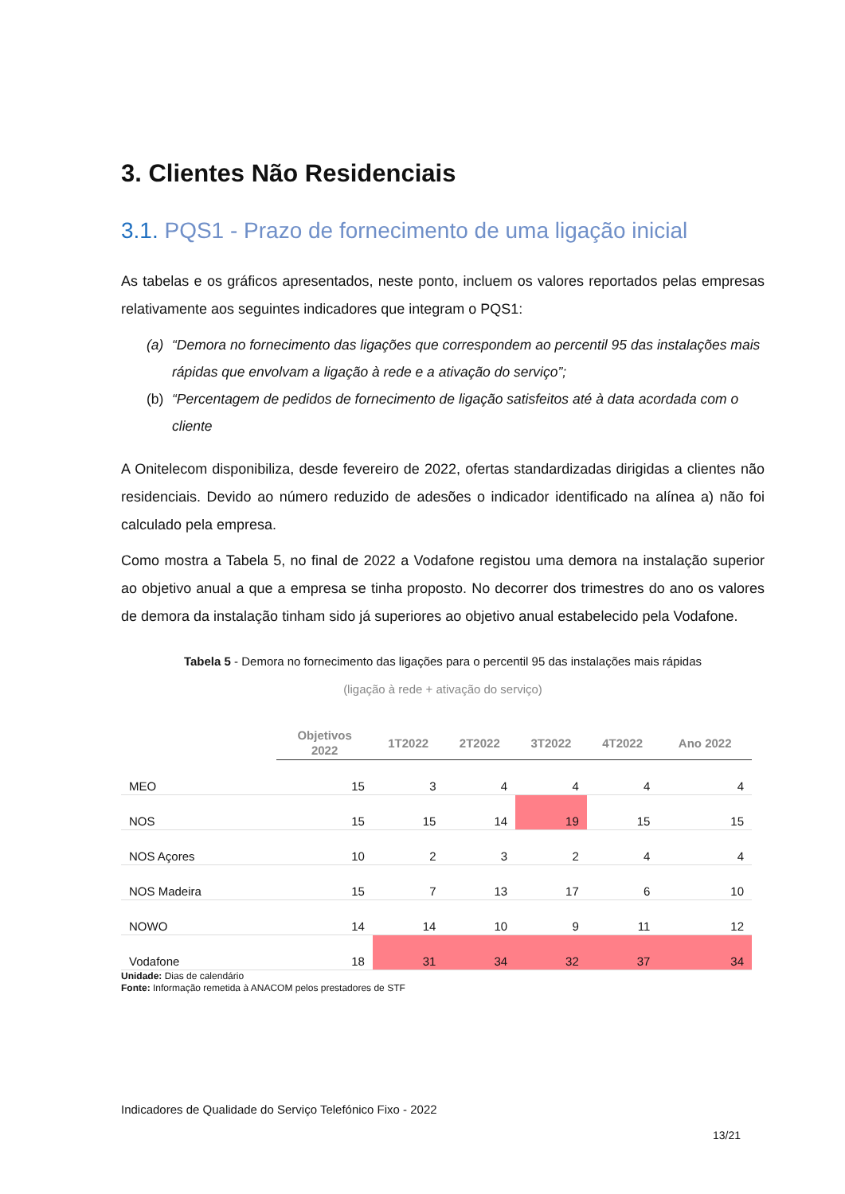3. Clientes Não Residenciais
3.1. PQS1 - Prazo de fornecimento de uma ligação inicial
As tabelas e os gráficos apresentados, neste ponto, incluem os valores reportados pelas empresas relativamente aos seguintes indicadores que integram o PQS1:
(a) “Demora no fornecimento das ligações que correspondem ao percentil 95 das instalações mais rápidas que envolvam a ligação à rede e a ativação do serviço”;
(b) “Percentagem de pedidos de fornecimento de ligação satisfeitos até à data acordada com o cliente
A Onitelecom disponibiliza, desde fevereiro de 2022, ofertas standardizadas dirigidas a clientes não residenciais. Devido ao número reduzido de adesões o indicador identificado na alínea a) não foi calculado pela empresa.
Como mostra a Tabela 5, no final de 2022 a Vodafone registou uma demora na instalação superior ao objetivo anual a que a empresa se tinha proposto. No decorrer dos trimestres do ano os valores de demora da instalação tinham sido já superiores ao objetivo anual estabelecido pela Vodafone.
Tabela 5 - Demora no fornecimento das ligações para o percentil 95 das instalações mais rápidas
(ligação à rede + ativação do serviço)
| | Objetivos 2022 | 1T2022 | 2T2022 | 3T2022 | 4T2022 | Ano 2022 |
| --- | --- | --- | --- | --- | --- | --- |
| MEO | 15 | 3 | 4 | 4 | 4 | 4 |
| NOS | 15 | 15 | 14 | 19 | 15 | 15 |
| NOS Açores | 10 | 2 | 3 | 2 | 4 | 4 |
| NOS Madeira | 15 | 7 | 13 | 17 | 6 | 10 |
| NOWO | 14 | 14 | 10 | 9 | 11 | 12 |
| Vodafone | 18 | 31 | 34 | 32 | 37 | 34 |
Unidade: Dias de calendário
Fonte: Informação remetida à ANACOM pelos prestadores de STF
Indicadores de Qualidade do Serviço Telefónico Fixo - 2022
13/21